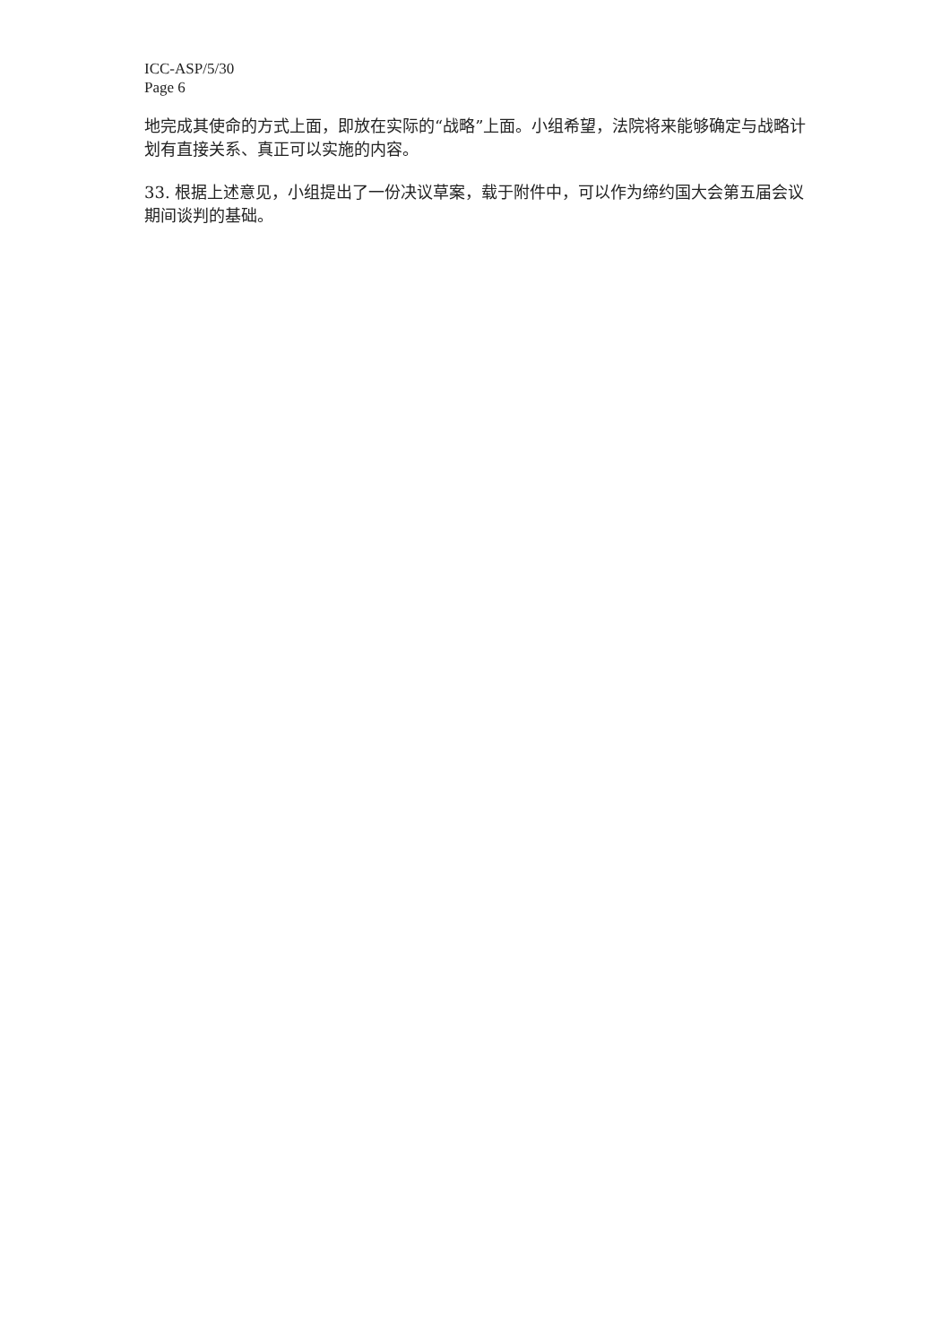ICC-ASP/5/30
Page 6
地完成其使命的方式上面，即放在实际的“战略”上面。小组希望，法院将来能够确定与战略计划有直接关系、真正可以实施的内容。
33. 根据上述意见，小组提出了一份决议草案，载于附件中，可以作为缔约国大会第五届会议期间谈判的基础。